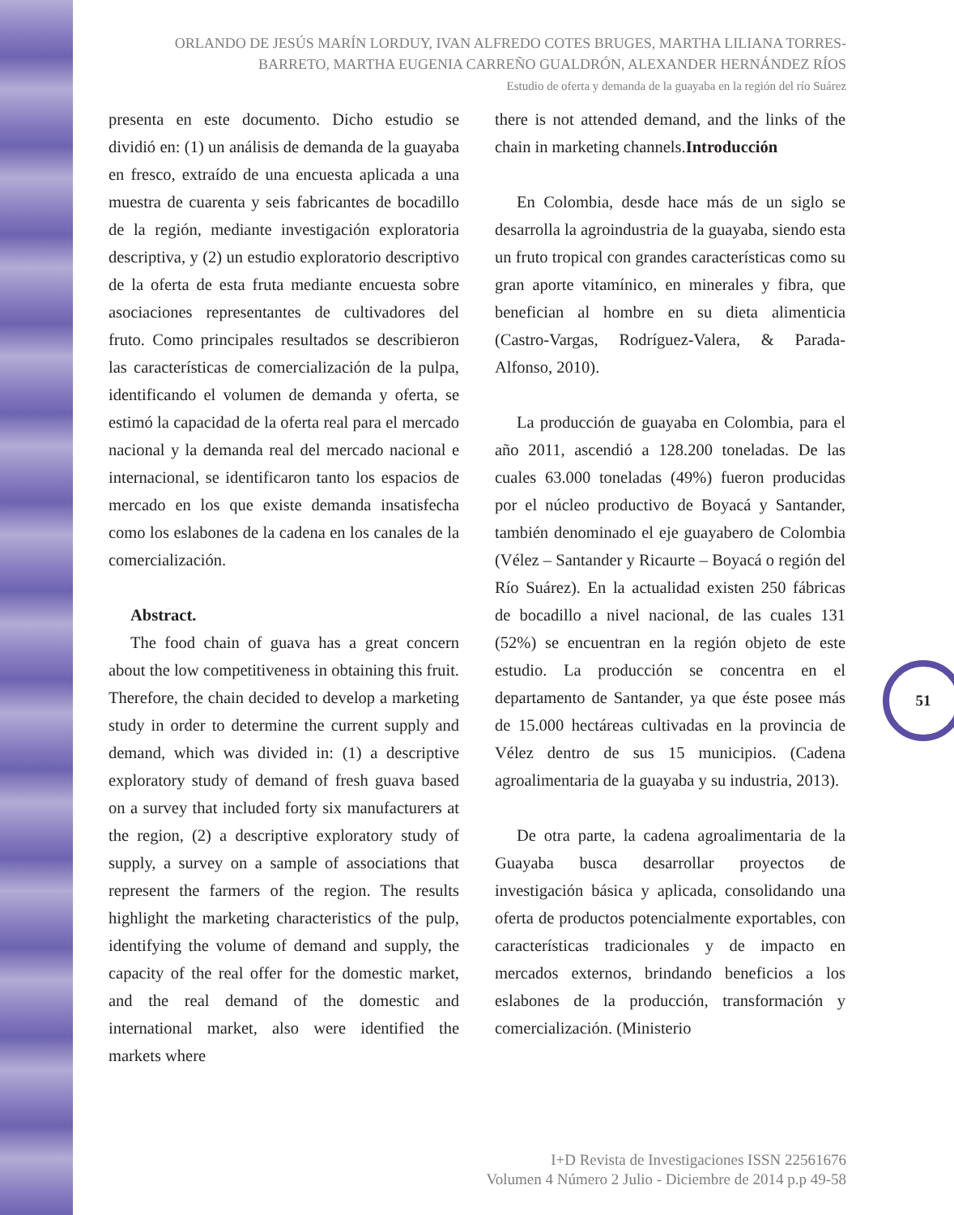ORLANDO DE JESÚS MARÍN LORDUY, IVAN ALFREDO COTES BRUGES, MARTHA LILIANA TORRES-BARRETO, MARTHA EUGENIA CARREÑO GUALDRÓN, ALEXANDER HERNÁNDEZ RÍOS
Estudio de oferta y demanda de la guayaba en la región del río Suárez
presenta en este documento. Dicho estudio se dividió en: (1) un análisis de demanda de la guayaba en fresco, extraído de una encuesta aplicada a una muestra de cuarenta y seis fabricantes de bocadillo de la región, mediante investigación exploratoria descriptiva, y (2) un estudio exploratorio descriptivo de la oferta de esta fruta mediante encuesta sobre asociaciones representantes de cultivadores del fruto. Como principales resultados se describieron las características de comercialización de la pulpa, identificando el volumen de demanda y oferta, se estimó la capacidad de la oferta real para el mercado nacional y la demanda real del mercado nacional e internacional, se identificaron tanto los espacios de mercado en los que existe demanda insatisfecha como los eslabones de la cadena en los canales de la comercialización.
Abstract.
The food chain of guava has a great concern about the low competitiveness in obtaining this fruit. Therefore, the chain decided to develop a marketing study in order to determine the current supply and demand, which was divided in: (1) a descriptive exploratory study of demand of fresh guava based on a survey that included forty six manufacturers at the region, (2) a descriptive exploratory study of supply, a survey on a sample of associations that represent the farmers of the region. The results highlight the marketing characteristics of the pulp, identifying the volume of demand and supply, the capacity of the real offer for the domestic market, and the real demand of the domestic and international market, also were identified the markets where
there is not attended demand, and the links of the chain in marketing channels.Introducción
En Colombia, desde hace más de un siglo se desarrolla la agroindustria de la guayaba, siendo esta un fruto tropical con grandes características como su gran aporte vitamínico, en minerales y fibra, que benefician al hombre en su dieta alimenticia (Castro-Vargas, Rodríguez-Valera, & Parada-Alfonso, 2010).
La producción de guayaba en Colombia, para el año 2011, ascendió a 128.200 toneladas. De las cuales 63.000 toneladas (49%) fueron producidas por el núcleo productivo de Boyacá y Santander, también denominado el eje guayabero de Colombia (Vélez – Santander y Ricaurte – Boyacá o región del Río Suárez). En la actualidad existen 250 fábricas de bocadillo a nivel nacional, de las cuales 131 (52%) se encuentran en la región objeto de este estudio. La producción se concentra en el departamento de Santander, ya que éste posee más de 15.000 hectáreas cultivadas en la provincia de Vélez dentro de sus 15 municipios. (Cadena agroalimentaria de la guayaba y su industria, 2013).
De otra parte, la cadena agroalimentaria de la Guayaba busca desarrollar proyectos de investigación básica y aplicada, consolidando una oferta de productos potencialmente exportables, con características tradicionales y de impacto en mercados externos, brindando beneficios a los eslabones de la producción, transformación y comercialización. (Ministerio
51
I+D Revista de Investigaciones ISSN 22561676
Volumen 4 Número 2 Julio - Diciembre de 2014 p.p 49-58